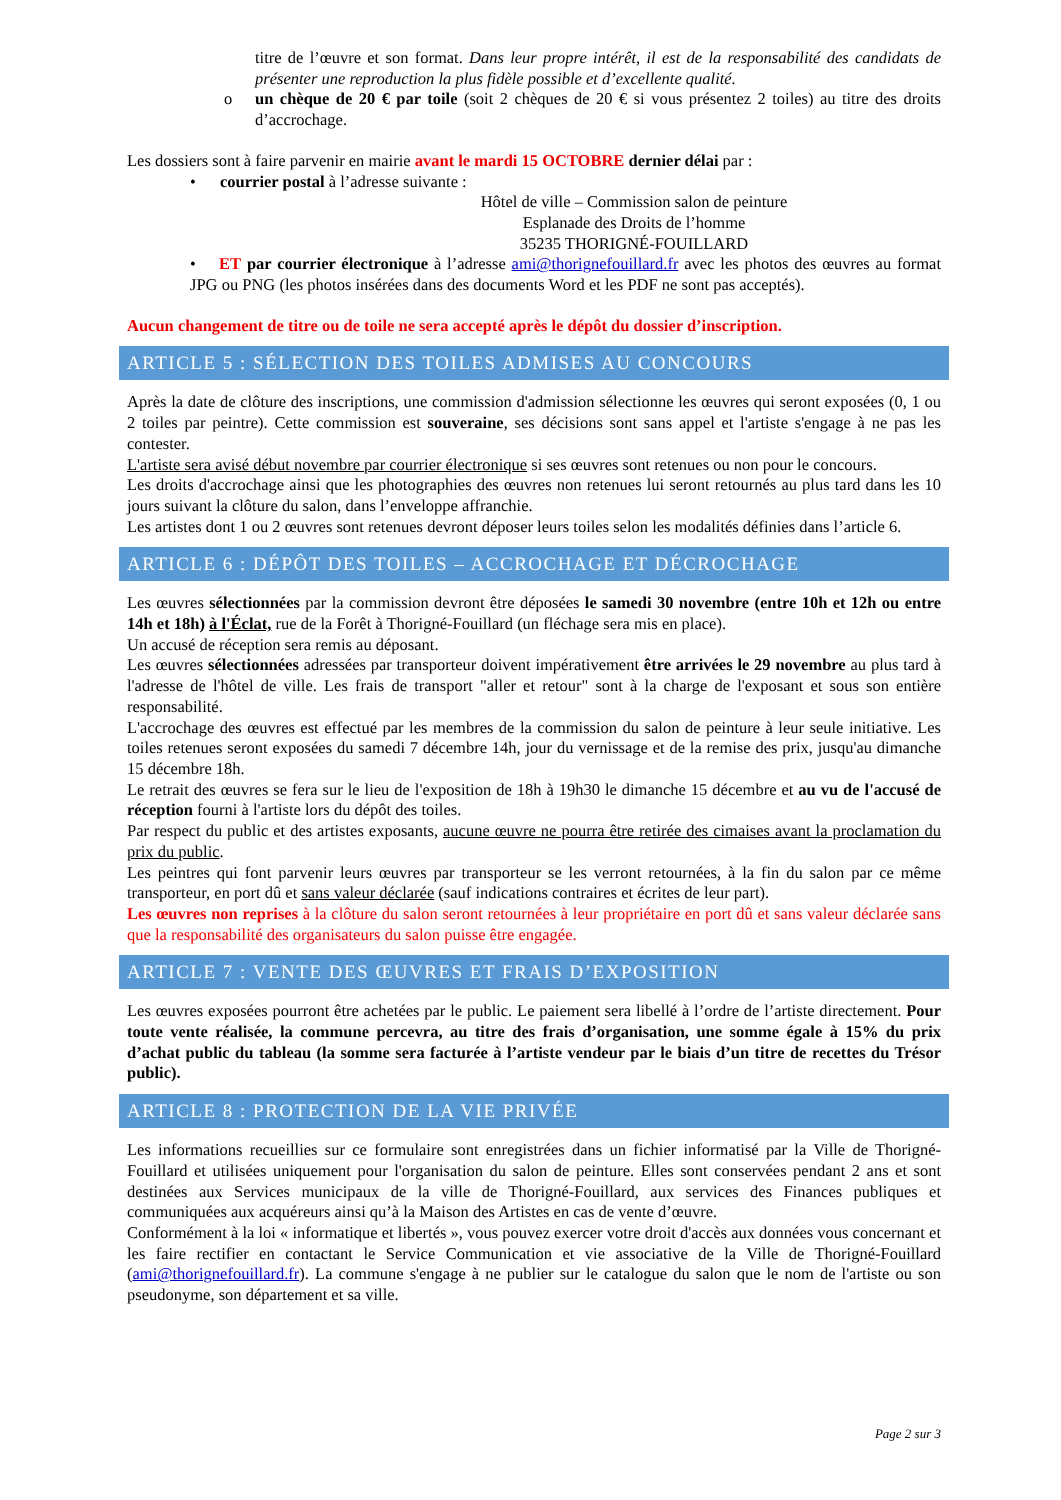titre de l’œuvre et son format. Dans leur propre intérêt, il est de la responsabilité des candidats de présenter une reproduction la plus fidèle possible et d’excellente qualité.
o un chèque de 20 € par toile (soit 2 chèques de 20 € si vous présentez 2 toiles) au titre des droits d’accrochage.
Les dossiers sont à faire parvenir en mairie avant le mardi 15 OCTOBRE dernier délai par :
• courrier postal à l’adresse suivante :
Hôtel de ville – Commission salon de peinture
Esplanade des Droits de l’homme
35235 THORIGNÉ-FOUILLARD
• ET par courrier électronique à l’adresse ami@thorignefouillard.fr avec les photos des œuvres au format JPG ou PNG (les photos insérées dans des documents Word et les PDF ne sont pas acceptés).
Aucun changement de titre ou de toile ne sera accepté après le dépôt du dossier d’inscription.
ARTICLE 5 : SÉLECTION DES TOILES ADMISES AU CONCOURS
Après la date de clôture des inscriptions, une commission d'admission sélectionne les œuvres qui seront exposées (0, 1 ou 2 toiles par peintre). Cette commission est souveraine, ses décisions sont sans appel et l'artiste s'engage à ne pas les contester.
L'artiste sera avisé début novembre par courrier électronique si ses œuvres sont retenues ou non pour le concours.
Les droits d'accrochage ainsi que les photographies des œuvres non retenues lui seront retournés au plus tard dans les 10 jours suivant la clôture du salon, dans l’enveloppe affranchie.
Les artistes dont 1 ou 2 œuvres sont retenues devront déposer leurs toiles selon les modalités définies dans l’article 6.
ARTICLE 6 : DÉPÔT DES TOILES – ACCROCHAGE ET DÉCROCHAGE
Les œuvres sélectionnées par la commission devront être déposées le samedi 30 novembre (entre 10h et 12h ou entre 14h et 18h) à l'Éclat, rue de la Forêt à Thorigné-Fouillard (un fléchage sera mis en place).
Un accusé de réception sera remis au déposant.
Les œuvres sélectionnées adressées par transporteur doivent impérativement être arrivées le 29 novembre au plus tard à l'adresse de l'hôtel de ville. Les frais de transport "aller et retour" sont à la charge de l'exposant et sous son entière responsabilité.
L'accrochage des œuvres est effectué par les membres de la commission du salon de peinture à leur seule initiative. Les toiles retenues seront exposées du samedi 7 décembre 14h, jour du vernissage et de la remise des prix, jusqu'au dimanche 15 décembre 18h.
Le retrait des œuvres se fera sur le lieu de l'exposition de 18h à 19h30 le dimanche 15 décembre et au vu de l'accusé de réception fourni à l'artiste lors du dépôt des toiles.
Par respect du public et des artistes exposants, aucune œuvre ne pourra être retirée des cimaises avant la proclamation du prix du public.
Les peintres qui font parvenir leurs œuvres par transporteur se les verront retournées, à la fin du salon par ce même transporteur, en port dû et sans valeur déclarée (sauf indications contraires et écrites de leur part).
Les œuvres non reprises à la clôture du salon seront retournées à leur propriétaire en port dû et sans valeur déclarée sans que la responsabilité des organisateurs du salon puisse être engagée.
ARTICLE 7 : VENTE DES ŒUVRES ET FRAIS D’EXPOSITION
Les œuvres exposées pourront être achetées par le public. Le paiement sera libellé à l’ordre de l’artiste directement. Pour toute vente réalisée, la commune percevra, au titre des frais d’organisation, une somme égale à 15% du prix d’achat public du tableau (la somme sera facturée à l’artiste vendeur par le biais d’un titre de recettes du Trésor public).
ARTICLE 8 : PROTECTION DE LA VIE PRIVÉE
Les informations recueillies sur ce formulaire sont enregistrées dans un fichier informatisé par la Ville de Thorigné-Fouillard et utilisées uniquement pour l'organisation du salon de peinture. Elles sont conservées pendant 2 ans et sont destinées aux Services municipaux de la ville de Thorigné-Fouillard, aux services des Finances publiques et communiquées aux acquéreurs ainsi qu’à la Maison des Artistes en cas de vente d’œuvre.
Conformément à la loi « informatique et libertés », vous pouvez exercer votre droit d'accès aux données vous concernant et les faire rectifier en contactant le Service Communication et vie associative de la Ville de Thorigné-Fouillard (ami@thorignefouillard.fr). La commune s'engage à ne publier sur le catalogue du salon que le nom de l'artiste ou son pseudonyme, son département et sa ville.
Page 2 sur 3